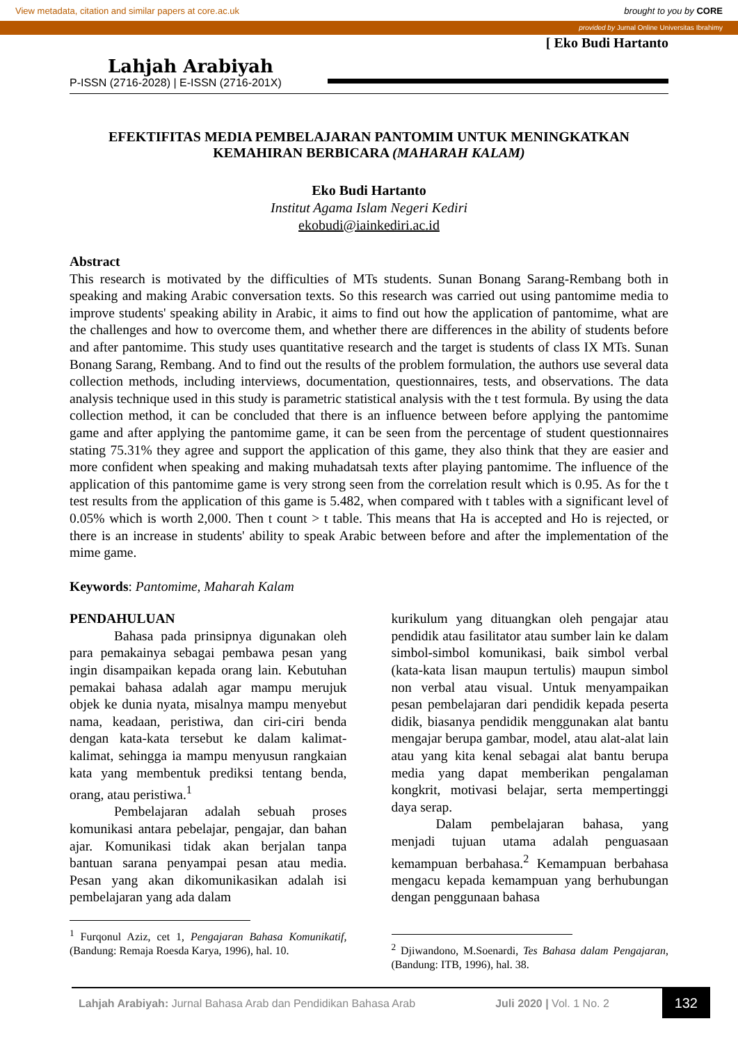View metadata, citation and similar papers at core.ac.uk brought to you by CORE
provided by Jurnal Online Universitas Ibrahimy
Lahjah Arabiyah
P-ISSN (2716-2028) | E-ISSN (2716-201X)
[ Eko Budi Hartanto
EFEKTIFITAS MEDIA PEMBELAJARAN PANTOMIM UNTUK MENINGKATKAN KEMAHIRAN BERBICARA (MAHARAH KALAM)
Eko Budi Hartanto
Institut Agama Islam Negeri Kediri
ekobudi@iainkediri.ac.id
Abstract
This research is motivated by the difficulties of MTs students. Sunan Bonang Sarang-Rembang both in speaking and making Arabic conversation texts. So this research was carried out using pantomime media to improve students' speaking ability in Arabic, it aims to find out how the application of pantomime, what are the challenges and how to overcome them, and whether there are differences in the ability of students before and after pantomime. This study uses quantitative research and the target is students of class IX MTs. Sunan Bonang Sarang, Rembang. And to find out the results of the problem formulation, the authors use several data collection methods, including interviews, documentation, questionnaires, tests, and observations. The data analysis technique used in this study is parametric statistical analysis with the t test formula. By using the data collection method, it can be concluded that there is an influence between before applying the pantomime game and after applying the pantomime game, it can be seen from the percentage of student questionnaires stating 75.31% they agree and support the application of this game, they also think that they are easier and more confident when speaking and making muhadatsah texts after playing pantomime. The influence of the application of this pantomime game is very strong seen from the correlation result which is 0.95. As for the t test results from the application of this game is 5.482, when compared with t tables with a significant level of 0.05% which is worth 2,000. Then t count > t table. This means that Ha is accepted and Ho is rejected, or there is an increase in students' ability to speak Arabic between before and after the implementation of the mime game.
Keywords: Pantomime, Maharah Kalam
PENDAHULUAN
Bahasa pada prinsipnya digunakan oleh para pemakainya sebagai pembawa pesan yang ingin disampaikan kepada orang lain. Kebutuhan pemakai bahasa adalah agar mampu merujuk objek ke dunia nyata, misalnya mampu menyebut nama, keadaan, peristiwa, dan ciri-ciri benda dengan kata-kata tersebut ke dalam kalimat-kalimat, sehingga ia mampu menyusun rangkaian kata yang membentuk prediksi tentang benda, orang, atau peristiwa.<sup>1</sup>
Pembelajaran adalah sebuah proses komunikasi antara pebelajar, pengajar, dan bahan ajar. Komunikasi tidak akan berjalan tanpa bantuan sarana penyampai pesan atau media. Pesan yang akan dikomunikasikan adalah isi pembelajaran yang ada dalam
<sup>1</sup> Furqonul Aziz, cet 1, Pengajaran Bahasa Komunikatif, (Bandung: Remaja Roesda Karya, 1996), hal. 10.
kurikulum yang dituangkan oleh pengajar atau pendidik atau fasilitator atau sumber lain ke dalam simbol-simbol komunikasi, baik simbol verbal (kata-kata lisan maupun tertulis) maupun simbol non verbal atau visual. Untuk menyampaikan pesan pembelajaran dari pendidik kepada peserta didik, biasanya pendidik menggunakan alat bantu mengajar berupa gambar, model, atau alat-alat lain atau yang kita kenal sebagai alat bantu berupa media yang dapat memberikan pengalaman kongkrit, motivasi belajar, serta mempertinggi daya serap.
Dalam pembelajaran bahasa, yang menjadi tujuan utama adalah penguasaan kemampuan berbahasa.<sup>2</sup> Kemampuan berbahasa mengacu kepada kemampuan yang berhubungan dengan penggunaan bahasa
<sup>2</sup> Djiwandono, M.Soenardi, Tes Bahasa dalam Pengajaran, (Bandung: ITB, 1996), hal. 38.
Lahjah Arabiyah: Jurnal Bahasa Arab dan Pendidikan Bahasa Arab Juli 2020 | Vol. 1 No. 2 132